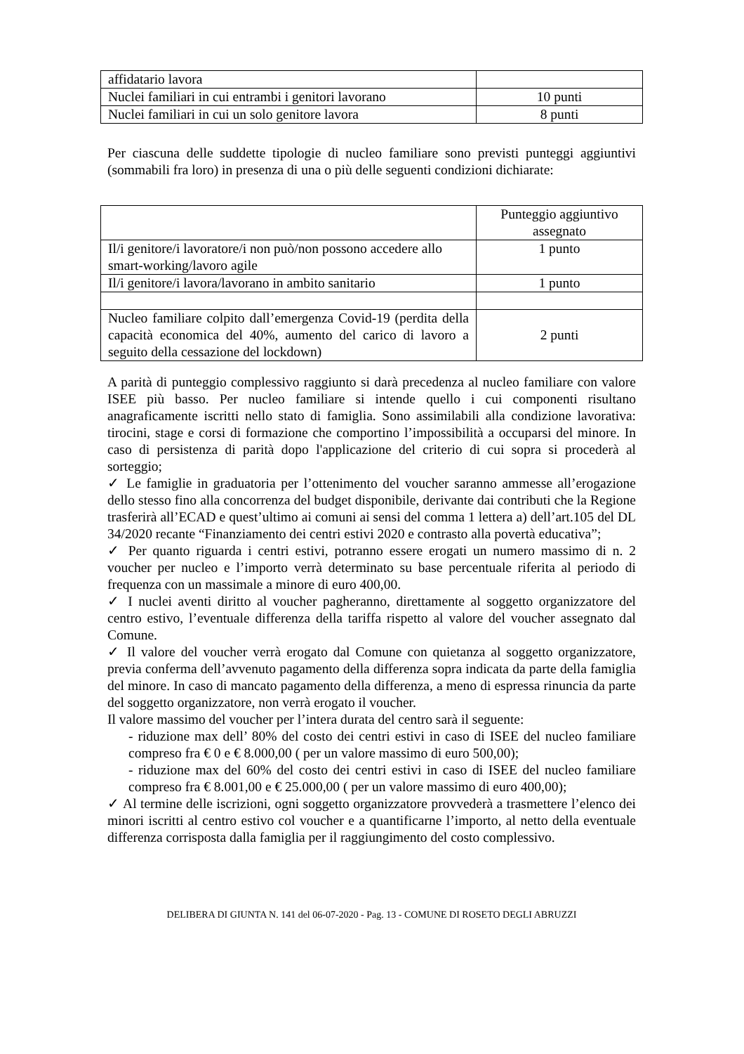| affidatario lavora | |
| Nuclei familiari in cui entrambi i genitori lavorano | 10 punti |
| Nuclei familiari in cui un solo genitore lavora | 8 punti |
Per ciascuna delle suddette tipologie di nucleo familiare sono previsti punteggi aggiuntivi (sommabili fra loro) in presenza di una o più delle seguenti condizioni dichiarate:
| | Punteggio aggiuntivo assegnato |
| Il/i genitore/i lavoratore/i non può/non possono accedere allo smart-working/lavoro agile | 1 punto |
| Il/i genitore/i lavora/lavorano in ambito sanitario | 1 punto |
| Nucleo familiare colpito dall’emergenza Covid-19 (perdita della capacità economica del 40%, aumento del carico di lavoro a seguito della cessazione del lockdown) | 2 punti |
A parità di punteggio complessivo raggiunto si darà precedenza al nucleo familiare con valore ISEE più basso. Per nucleo familiare si intende quello i cui componenti risultano anagraficamente iscritti nello stato di famiglia. Sono assimilabili alla condizione lavorativa: tirocini, stage e corsi di formazione che comportino l’impossibilità a occuparsi del minore. In caso di persistenza di parità dopo l'applicazione del criterio di cui sopra si procederà al sorteggio;
✓ Le famiglie in graduatoria per l’ottenimento del voucher saranno ammesse all’erogazione dello stesso fino alla concorrenza del budget disponibile, derivante dai contributi che la Regione trasferirà all’ECAD e quest’ultimo ai comuni ai sensi del comma 1 lettera a) dell’art.105 del DL 34/2020 recante “Finanziamento dei centri estivi 2020 e contrasto alla povertà educativa”;
✓ Per quanto riguarda i centri estivi, potranno essere erogati un numero massimo di n. 2 voucher per nucleo e l’importo verrà determinato su base percentuale riferita al periodo di frequenza con un massimale a minore di euro 400,00.
✓ I nuclei aventi diritto al voucher pagheranno, direttamente al soggetto organizzatore del centro estivo, l’eventuale differenza della tariffa rispetto al valore del voucher assegnato dal Comune.
✓ Il valore del voucher verrà erogato dal Comune con quietanza al soggetto organizzatore, previa conferma dell’avvenuto pagamento della differenza sopra indicata da parte della famiglia del minore. In caso di mancato pagamento della differenza, a meno di espressa rinuncia da parte del soggetto organizzatore, non verrà erogato il voucher.
Il valore massimo del voucher per l’intera durata del centro sarà il seguente:
- riduzione max dell’ 80% del costo dei centri estivi in caso di ISEE del nucleo familiare compreso fra € 0 e € 8.000,00 ( per un valore massimo di euro 500,00);
- riduzione max del 60% del costo dei centri estivi in caso di ISEE del nucleo familiare compreso fra € 8.001,00 e € 25.000,00 ( per un valore massimo di euro 400,00);
✓ Al termine delle iscrizioni, ogni soggetto organizzatore provvederà a trasmettere l’elenco dei minori iscritti al centro estivo col voucher e a quantificarne l’importo, al netto della eventuale differenza corrisposta dalla famiglia per il raggiungimento del costo complessivo.
DELIBERA DI GIUNTA N. 141 del 06-07-2020 - Pag. 13 - COMUNE DI ROSETO DEGLI ABRUZZI